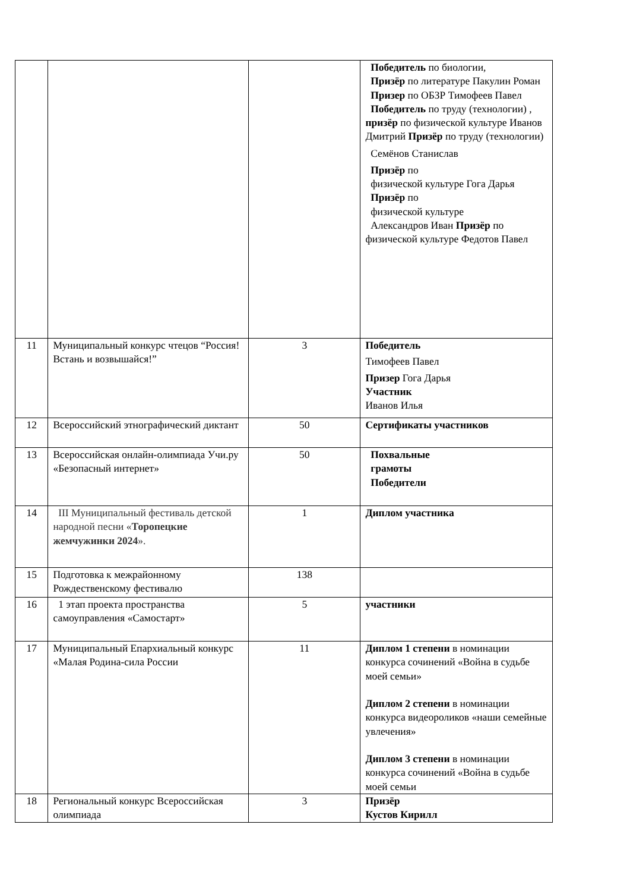| | | | Победитель по биологии, Призёр по литературе Пакулин Роман Призер по ОБЗР Тимофеев Павел Победитель по труду (технологии) , призёр по физической культуре Иванов Дмитрий Призёр по труду (технологии) Семёнов Станислав Призёр по физической культуре Гога Дарья Призёр по физической культуре Александров Иван Призёр по физической культуре Федотов Павел |
| 11 | Муниципальный конкурс чтецов “Россия! Встань и возвышайся!” | 3 | Победитель Тимофеев Павел Призер Гога Дарья Участник Иванов Илья |
| 12 | Всероссийский этнографический диктант | 50 | Сертификаты участников |
| 13 | Всероссийская онлайн-олимпиада Учи.ру «Безопасный интернет» | 50 | Похвальные грамоты Победители |
| 14 | III Муниципальный фестиваль детской народной песни « Торопецкие жемчужинки 2024 ». | 1 | Диплом участника |
| 15 | Подготовка к межрайонному Рождественскому фестивалю | 138 | |
| 16 | 1 этап проекта пространства самоуправления «Самостарт» | 5 | участники |
| 17 | Муниципальный Епархиальный конкурс «Малая Родина-сила России | 11 | Диплом 1 степени в номинации конкурса сочинений «Война в судьбе моей семьи» Диплом 2 степени в номинации конкурса видеороликов «наши семейные увлечения» Диплом 3 степени в номинации конкурса сочинений «Война в судьбе моей семьи |
| 18 | Региональный конкурс Всероссийская олимпиада | 3 | Призёр Кустов Кирилл |